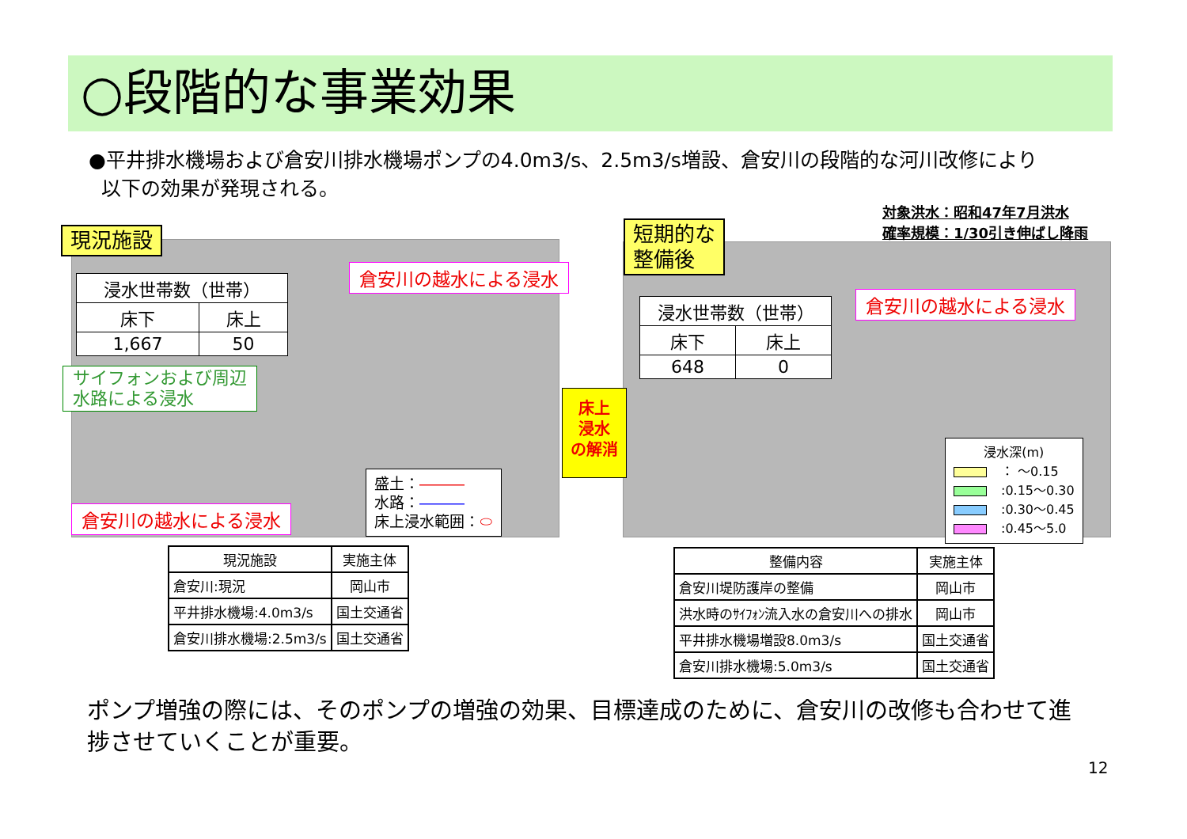○段階的な事業効果
●平井排水機場および倉安川排水機場ポンプの4.0m3/s、2.5m3/s増設、倉安川の段階的な河川改修により
以下の効果が発現される。
対象洪水：昭和47年7月洪水
確率規模：1/30引き伸ばし降雨
現況施設
| 浸水世帯数（世帯） | |
| 床下 | 床上 |
| 1,667 | 50 |
倉安川の越水による浸水
サイフォンおよび周辺
水路による浸水
倉安川の越水による浸水
盛土：―――
水路：―――
床上浸水範囲：⬭
床上
浸水
の解消
短期的な
整備後
| 浸水世帯数（世帯） | |
| 床下 | 床上 |
| 648 | 0 |
倉安川の越水による浸水
浸水深(m)
： ～0.15
:0.15～0.30
:0.30～0.45
:0.45～5.0
| 現況施設 | 実施主体 |
| --- | --- |
| 倉安川:現況 | 岡山市 |
| 平井排水機場:4.0m3/s | 国土交通省 |
| 倉安川排水機場:2.5m3/s | 国土交通省 |
| 整備内容 | 実施主体 |
| --- | --- |
| 倉安川堤防護岸の整備 | 岡山市 |
| 洪水時のｻｲﾌｫﾝ流入水の倉安川への排水 | 岡山市 |
| 平井排水機場増設8.0m3/s | 国土交通省 |
| 倉安川排水機場:5.0m3/s | 国土交通省 |
ポンプ増強の際には、そのポンプの増強の効果、目標達成のために、倉安川の改修も合わせて進捗させていくことが重要。
12